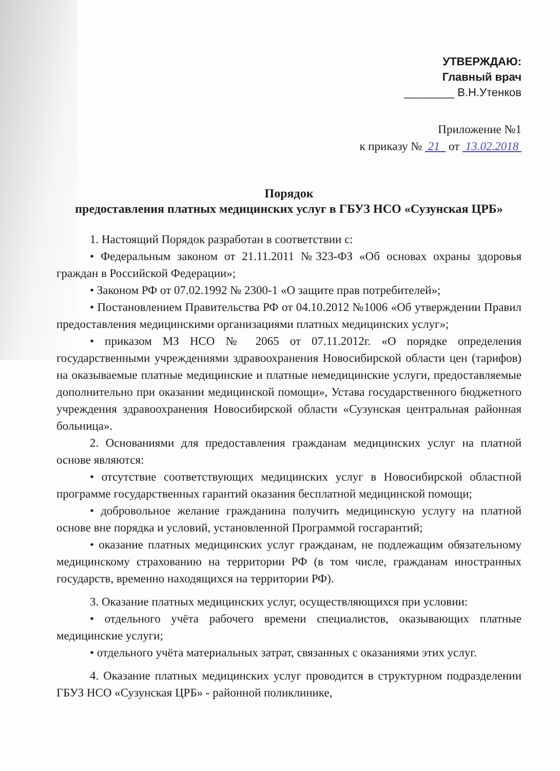УТВЕРЖДАЮ:
Главный врач
________ В.Н.Утенков
Приложение №1
к приказу № 21 от 13.02.2018
Порядок
предоставления платных медицинских услуг в ГБУЗ НСО «Сузунская ЦРБ»
1. Настоящий Порядок разработан в соответствии с:
• Федеральным законом от 21.11.2011 №323-ФЗ «Об основах охраны здоровья граждан в Российской Федерации»;
• Законом РФ от 07.02.1992 № 2300-1 «О защите прав потребителей»;
• Постановлением Правительства РФ от 04.10.2012 №1006 «Об утверждении Правил предоставления медицинскими организациями платных медицинских услуг»;
• приказом МЗ НСО № 2065 от 07.11.2012г. «О порядке определения государственными учреждениями здравоохранения Новосибирской области цен (тарифов) на оказываемые платные медицинские и платные немедицинские услуги, предоставляемые дополнительно при оказании медицинской помощи», Устава государственного бюджетного учреждения здравоохранения Новосибирской области «Сузунская центральная районная больница».
2. Основаниями для предоставления гражданам медицинских услуг на платной основе являются:
• отсутствие соответствующих медицинских услуг в Новосибирской областной программе государственных гарантий оказания бесплатной медицинской помощи;
• добровольное желание гражданина получить медицинскую услугу на платной основе вне порядка и условий, установленной Программой госгарантий;
• оказание платных медицинских услуг гражданам, не подлежащим обязательному медицинскому страхованию на территории РФ (в том числе, гражданам иностранных государств, временно находящихся на территории РФ).
3. Оказание платных медицинских услуг, осуществляющихся при условии:
• отдельного учёта рабочего времени специалистов, оказывающих платные медицинские услуги;
• отдельного учёта материальных затрат, связанных с оказаниями этих услуг.
4. Оказание платных медицинских услуг проводится в структурном подразделении ГБУЗ НСО «Сузунская ЦРБ» - районной поликлинике,